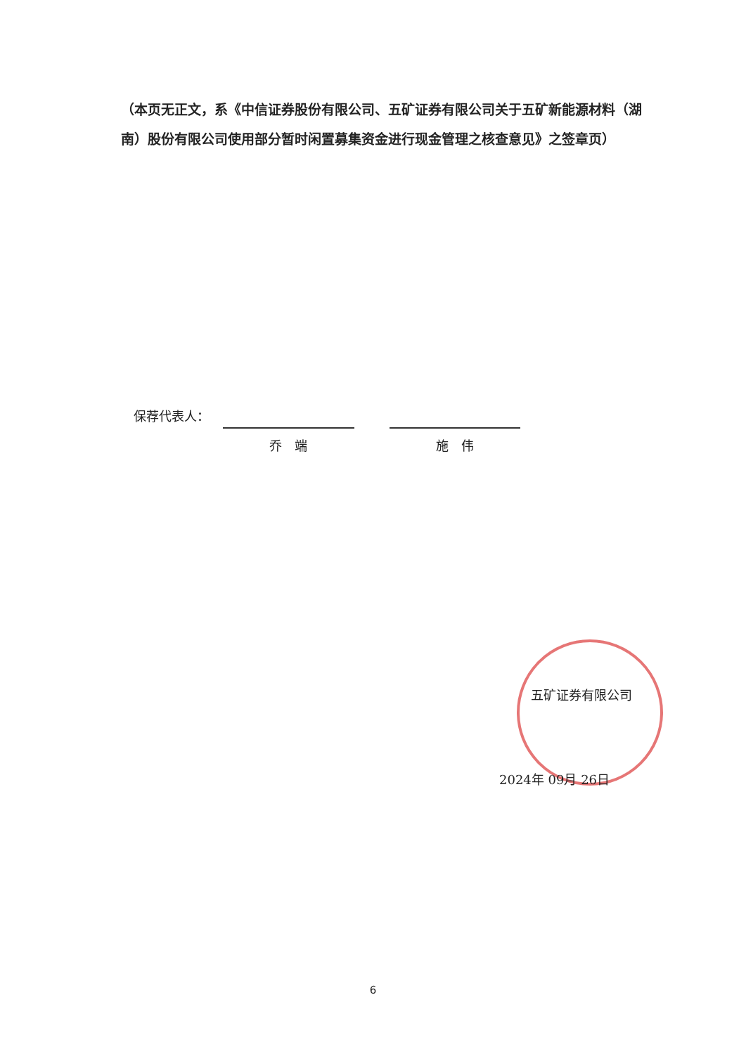（本页无正文，系《中信证券股份有限公司、五矿证券有限公司关于五矿新能源材料（湖南）股份有限公司使用部分暂时闲置募集资金进行现金管理之核查意见》之签章页）
保荐代表人：
乔　端 施　伟
五矿证券有限公司
2024年 09月 26日
6